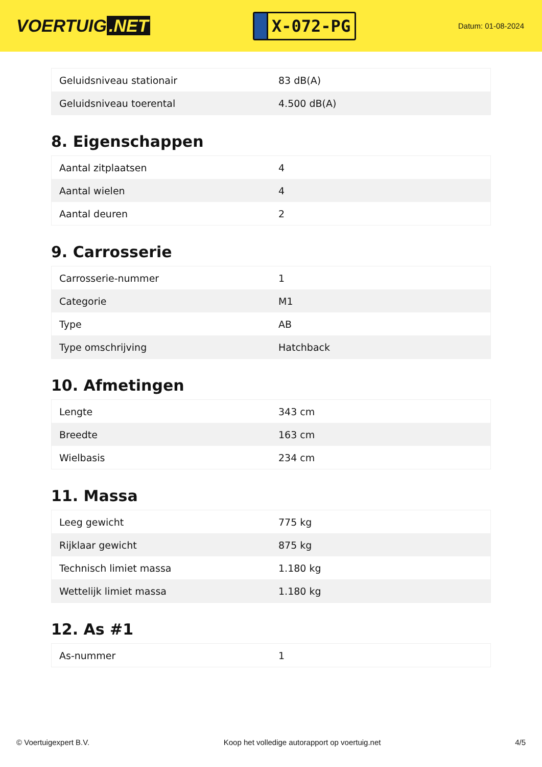VOERTUIG.NET
X-072-PG
Datum: 01-08-2024
| Geluidsniveau stationair | 83 dB(A) |
| Geluidsniveau toerental | 4.500 dB(A) |
8. Eigenschappen
| Aantal zitplaatsen | 4 |
| Aantal wielen | 4 |
| Aantal deuren | 2 |
9. Carrosserie
| Carrosserie-nummer | 1 |
| Categorie | M1 |
| Type | AB |
| Type omschrijving | Hatchback |
10. Afmetingen
| Lengte | 343 cm |
| Breedte | 163 cm |
| Wielbasis | 234 cm |
11. Massa
| Leeg gewicht | 775 kg |
| Rijklaar gewicht | 875 kg |
| Technisch limiet massa | 1.180 kg |
| Wettelijk limiet massa | 1.180 kg |
12. As #1
| As-nummer | 1 |
© Voertuigexpert B.V. Koop het volledige autorapport op voertuig.net 4/5